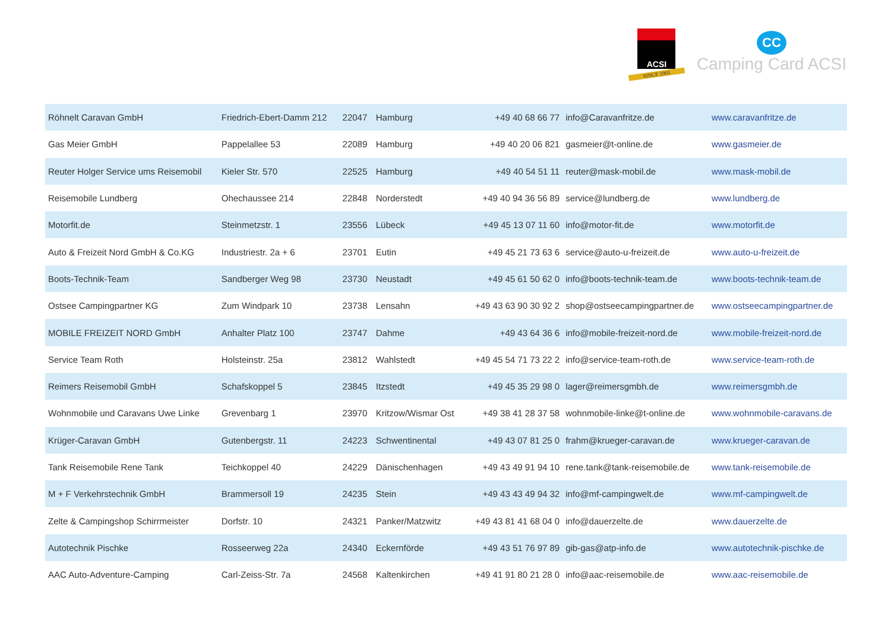ACSI
SINCE 1965
CC
Camping Card ACSI
| Röhnelt Caravan GmbH | Friedrich-Ebert-Damm 212 | 22047 | Hamburg | +49 40 68 66 77 | info@Caravanfritze.de | www.caravanfritze.de |
| Gas Meier GmbH | Pappelallee 53 | 22089 | Hamburg | +49 40 20 06 821 | gasmeier@t-online.de | www.gasmeier.de |
| Reuter Holger Service ums Reisemobil | Kieler Str. 570 | 22525 | Hamburg | +49 40 54 51 11 | reuter@mask-mobil.de | www.mask-mobil.de |
| Reisemobile Lundberg | Ohechaussee 214 | 22848 | Norderstedt | +49 40 94 36 56 89 | service@lundberg.de | www.lundberg.de |
| Motorfit.de | Steinmetzstr. 1 | 23556 | Lübeck | +49 45 13 07 11 60 | info@motor-fit.de | www.motorfit.de |
| Auto & Freizeit Nord GmbH & Co.KG | Industriestr. 2a + 6 | 23701 | Eutin | +49 45 21 73 63 6 | service@auto-u-freizeit.de | www.auto-u-freizeit.de |
| Boots-Technik-Team | Sandberger Weg 98 | 23730 | Neustadt | +49 45 61 50 62 0 | info@boots-technik-team.de | www.boots-technik-team.de |
| Ostsee Campingpartner KG | Zum Windpark 10 | 23738 | Lensahn | +49 43 63 90 30 92 2 | shop@ostseecampingpartner.de | www.ostseecampingpartner.de |
| MOBILE FREIZEIT NORD GmbH | Anhalter Platz 100 | 23747 | Dahme | +49 43 64 36 6 | info@mobile-freizeit-nord.de | www.mobile-freizeit-nord.de |
| Service Team Roth | Holsteinstr. 25a | 23812 | Wahlstedt | +49 45 54 71 73 22 2 | info@service-team-roth.de | www.service-team-roth.de |
| Reimers Reisemobil GmbH | Schafskoppel 5 | 23845 | Itzstedt | +49 45 35 29 98 0 | lager@reimersgmbh.de | www.reimersgmbh.de |
| Wohnmobile und Caravans Uwe Linke | Grevenbarg 1 | 23970 | Kritzow/Wismar Ost | +49 38 41 28 37 58 | wohnmobile-linke@t-online.de | www.wohnmobile-caravans.de |
| Krüger-Caravan GmbH | Gutenbergstr. 11 | 24223 | Schwentinental | +49 43 07 81 25 0 | frahm@krueger-caravan.de | www.krueger-caravan.de |
| Tank Reisemobile Rene Tank | Teichkoppel 40 | 24229 | Dänischenhagen | +49 43 49 91 94 10 | rene.tank@tank-reisemobile.de | www.tank-reisemobile.de |
| M + F Verkehrstechnik GmbH | Brammersoll 19 | 24235 | Stein | +49 43 43 49 94 32 | info@mf-campingwelt.de | www.mf-campingwelt.de |
| Zelte & Campingshop Schirrmeister | Dorfstr. 10 | 24321 | Panker/Matzwitz | +49 43 81 41 68 04 0 | info@dauerzelte.de | www.dauerzelte.de |
| Autotechnik Pischke | Rosseerweg 22a | 24340 | Eckernförde | +49 43 51 76 97 89 | gib-gas@atp-info.de | www.autotechnik-pischke.de |
| AAC Auto-Adventure-Camping | Carl-Zeiss-Str. 7a | 24568 | Kaltenkirchen | +49 41 91 80 21 28 0 | info@aac-reisemobile.de | www.aac-reisemobile.de |